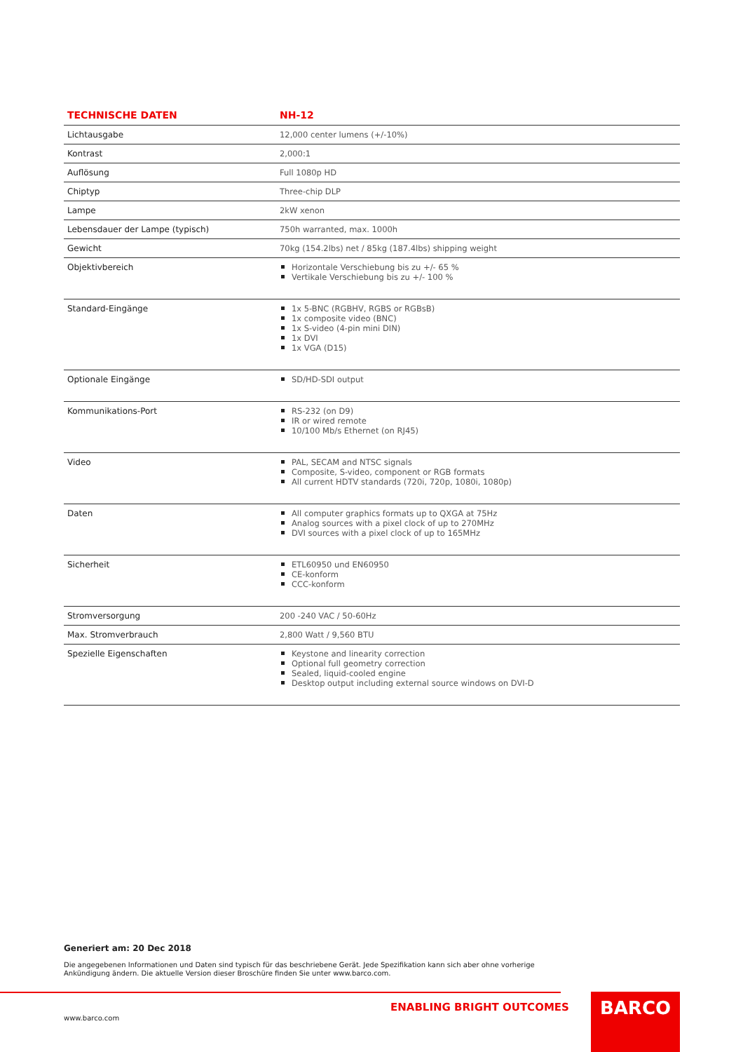| TECHNISCHE DATEN | NH-12 |
| --- | --- |
| Lichtausgabe | 12,000 center lumens (+/-10%) |
| Kontrast | 2,000:1 |
| Auflösung | Full 1080p HD |
| Chiptyp | Three-chip DLP |
| Lampe | 2kW xenon |
| Lebensdauer der Lampe (typisch) | 750h warranted, max. 1000h |
| Gewicht | 70kg (154.2lbs) net / 85kg (187.4lbs) shipping weight |
| Objektivbereich | Horizontale Verschiebung bis zu +/- 65 % Vertikale Verschiebung bis zu +/- 100 % |
| Standard-Eingänge | 1x 5-BNC (RGBHV, RGBS or RGBsB) 1x composite video (BNC) 1x S-video (4-pin mini DIN) 1x DVI 1x VGA (D15) |
| Optionale Eingänge | SD/HD-SDI output |
| Kommunikations-Port | RS-232 (on D9) IR or wired remote 10/100 Mb/s Ethernet (on RJ45) |
| Video | PAL, SECAM and NTSC signals Composite, S-video, component or RGB formats All current HDTV standards (720i, 720p, 1080i, 1080p) |
| Daten | All computer graphics formats up to QXGA at 75Hz Analog sources with a pixel clock of up to 270MHz DVI sources with a pixel clock of up to 165MHz |
| Sicherheit | ETL60950 und EN60950 CE-konform CCC-konform |
| Stromversorgung | 200 -240 VAC / 50-60Hz |
| Max. Stromverbrauch | 2,800 Watt / 9,560 BTU |
| Spezielle Eigenschaften | Keystone and linearity correction Optional full geometry correction Sealed, liquid-cooled engine Desktop output including external source windows on DVI-D |
Generiert am: 20 Dec 2018
Die angegebenen Informationen und Daten sind typisch für das beschriebene Gerät. Jede Spezifikation kann sich aber ohne vorherige Ankündigung ändern. Die aktuelle Version dieser Broschüre finden Sie unter www.barco.com.
ENABLING BRIGHT OUTCOMES
www.barco.com
BARCO